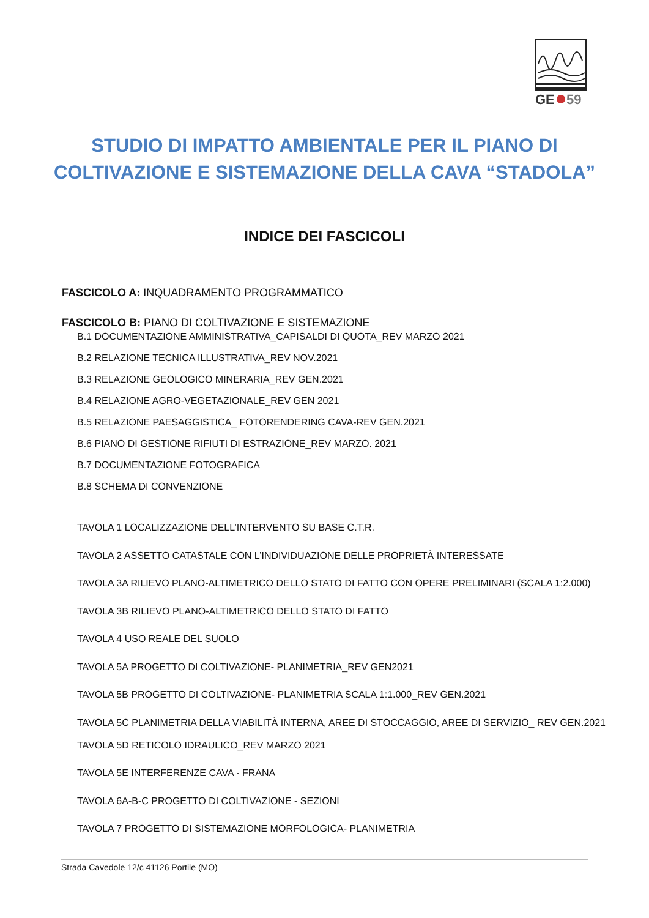GE
59
STUDIO DI IMPATTO AMBIENTALE PER IL PIANO DI
COLTIVAZIONE E SISTEMAZIONE DELLA CAVA “STADOLA”
INDICE DEI FASCICOLI
FASCICOLO A: INQUADRAMENTO PROGRAMMATICO
FASCICOLO B: PIANO DI COLTIVAZIONE E SISTEMAZIONE
B.1 DOCUMENTAZIONE AMMINISTRATIVA_CAPISALDI DI QUOTA_REV MARZO 2021
B.2 RELAZIONE TECNICA ILLUSTRATIVA_REV NOV.2021
B.3 RELAZIONE GEOLOGICO MINERARIA_REV GEN.2021
B.4 RELAZIONE AGRO-VEGETAZIONALE_REV GEN 2021
B.5 RELAZIONE PAESAGGISTICA_ FOTORENDERING CAVA-REV GEN.2021
B.6 PIANO DI GESTIONE RIFIUTI DI ESTRAZIONE_REV MARZO. 2021
B.7 DOCUMENTAZIONE FOTOGRAFICA
B.8 SCHEMA DI CONVENZIONE
TAVOLA 1 LOCALIZZAZIONE DELL’INTERVENTO SU BASE C.T.R.
TAVOLA 2 ASSETTO CATASTALE CON L’INDIVIDUAZIONE DELLE PROPRIETÀ INTERESSATE
TAVOLA 3A RILIEVO PLANO-ALTIMETRICO DELLO STATO DI FATTO CON OPERE PRELIMINARI (SCALA 1:2.000)
TAVOLA 3B RILIEVO PLANO-ALTIMETRICO DELLO STATO DI FATTO
TAVOLA 4 USO REALE DEL SUOLO
TAVOLA 5A PROGETTO DI COLTIVAZIONE- PLANIMETRIA_REV GEN2021
TAVOLA 5B PROGETTO DI COLTIVAZIONE- PLANIMETRIA SCALA 1:1.000_REV GEN.2021
TAVOLA 5C PLANIMETRIA DELLA VIABILITÀ INTERNA, AREE DI STOCCAGGIO, AREE DI SERVIZIO_ REV GEN.2021
TAVOLA 5D RETICOLO IDRAULICO_REV MARZO 2021
TAVOLA 5E INTERFERENZE CAVA - FRANA
TAVOLA 6A-B-C PROGETTO DI COLTIVAZIONE - SEZIONI
TAVOLA 7 PROGETTO DI SISTEMAZIONE MORFOLOGICA- PLANIMETRIA
Strada Cavedole 12/c 41126 Portile (MO)